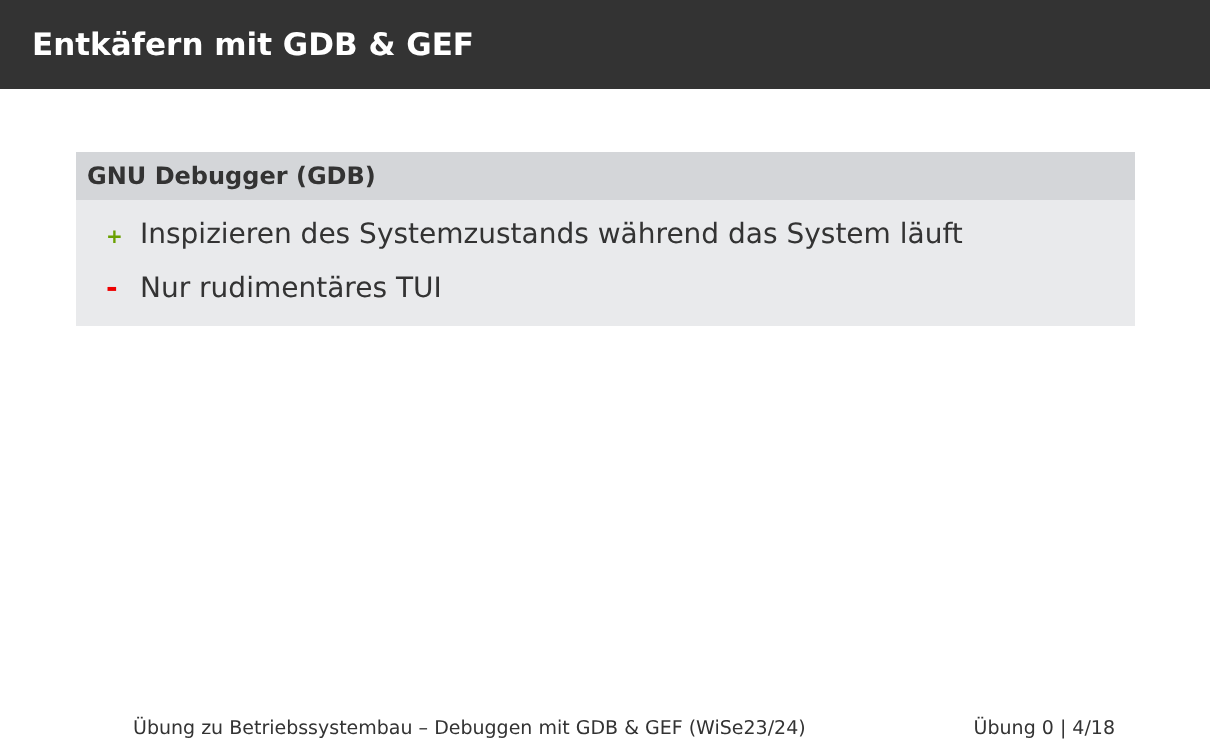Entkäfern mit GDB & GEF
GNU Debugger (GDB)
+ Inspizieren des Systemzustands während das System läuft
- Nur rudimentäres TUI
Übung zu Betriebssystembau – Debuggen mit GDB & GEF (WiSe23/24) Übung 0 | 4/18